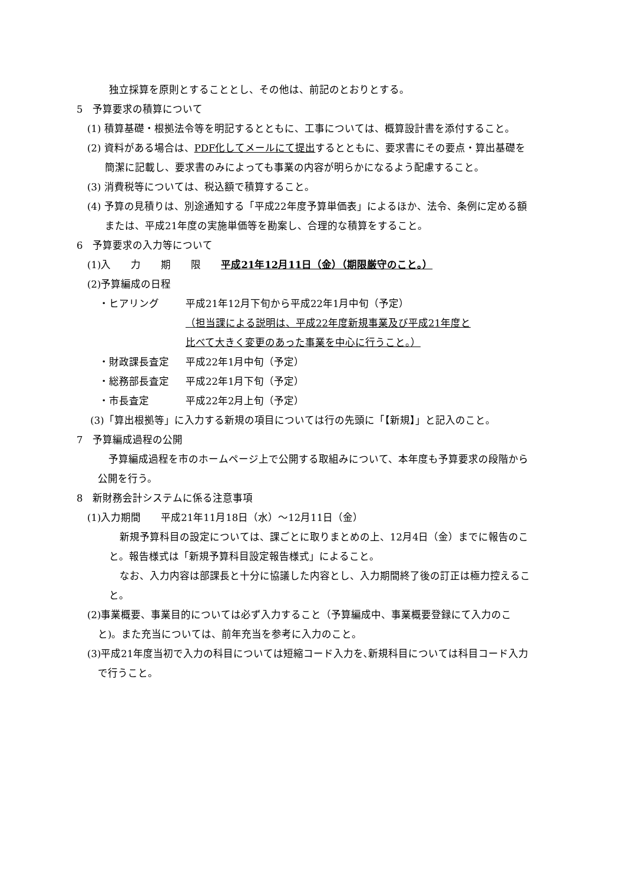独立採算を原則とすることとし、その他は、前記のとおりとする。
5　予算要求の積算について
(1) 積算基礎・根拠法令等を明記するとともに、工事については、概算設計書を添付すること。
(2) 資料がある場合は、PDF化してメールにて提出するとともに、要求書にその要点・算出基礎を簡潔に記載し、要求書のみによっても事業の内容が明らかになるよう配慮すること。
(3) 消費税等については、税込額で積算すること。
(4) 予算の見積りは、別途通知する「平成22年度予算単価表」によるほか、法令、条例に定める額または、平成21年度の実施単価等を勘案し、合理的な積算をすること。
6　予算要求の入力等について
(1)入　　力　　期　　限　　平成21年12月11日（金）（期限厳守のこと。）
(2)予算編成の日程
・ヒアリング 平成21年12月下旬から平成22年1月中旬（予定）
（担当課による説明は、平成22年度新規事業及び平成21年度と
比べて大きく変更のあった事業を中心に行うこと。）
・財政課長査定 平成22年1月中旬（予定）
・総務部長査定 平成22年1月下旬（予定）
・市長査定 平成22年2月上旬（予定）
(3)「算出根拠等」に入力する新規の項目については行の先頭に「【新規】」と記入のこと。
7　予算編成過程の公開
予算編成過程を市のホームページ上で公開する取組みについて、本年度も予算要求の段階から公開を行う。
8　新財務会計システムに係る注意事項
(1)入力期間　　平成21年11月18日（水）～12月11日（金）
新規予算科目の設定については、課ごとに取りまとめの上、12月4日（金）までに報告のこと。報告様式は「新規予算科目設定報告様式」によること。
なお、入力内容は部課長と十分に協議した内容とし、入力期間終了後の訂正は極力控えること。
(2)事業概要、事業目的については必ず入力すること（予算編成中、事業概要登録にて入力のこと)。また充当については、前年充当を参考に入力のこと。
(3)平成21年度当初で入力の科目については短縮コード入力を､新規科目については科目コード入力で行うこと。